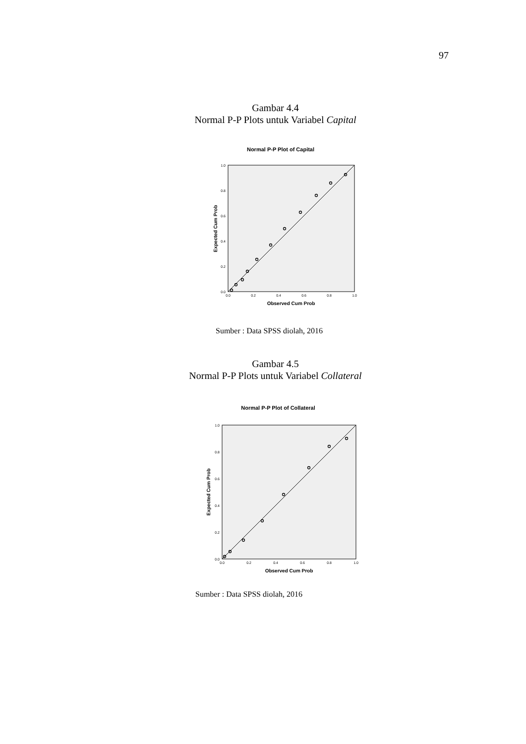97
Gambar 4.4
Normal P-P Plots untuk Variabel Capital
Normal P-P Plot of Capital
0.0
0.2
0.4
0.6
0.8
1.0
0.0
0.2
0.4
0.6
0.8
1.0
Observed Cum Prob
Expected Cum Prob
Sumber : Data SPSS diolah, 2016
Gambar 4.5
Normal P-P Plots untuk Variabel Collateral
Normal P-P Plot of Collateral
0.0
0.2
0.4
0.6
0.8
1.0
0.0
0.2
0.4
0.6
0.8
1.0
Observed Cum Prob
Expected Cum Prob
Sumber : Data SPSS diolah, 2016